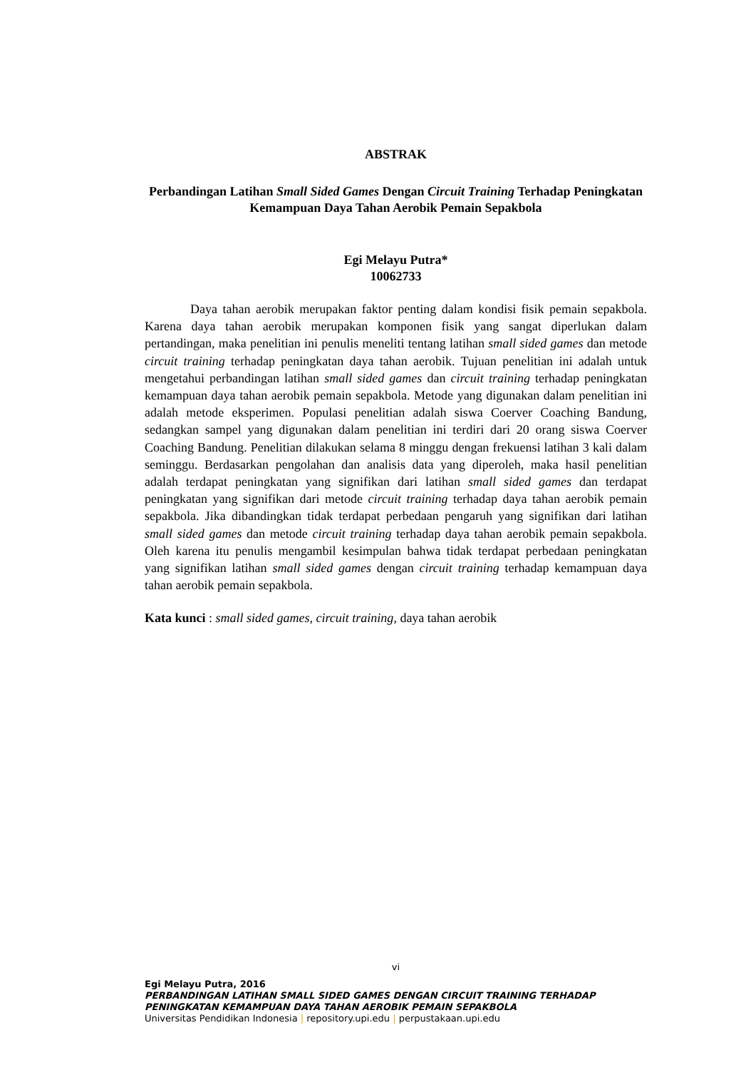ABSTRAK
Perbandingan Latihan Small Sided Games Dengan Circuit Training Terhadap Peningkatan Kemampuan Daya Tahan Aerobik Pemain Sepakbola
Egi Melayu Putra*
10062733
Daya tahan aerobik merupakan faktor penting dalam kondisi fisik pemain sepakbola. Karena daya tahan aerobik merupakan komponen fisik yang sangat diperlukan dalam pertandingan, maka penelitian ini penulis meneliti tentang latihan small sided games dan metode circuit training terhadap peningkatan daya tahan aerobik. Tujuan penelitian ini adalah untuk mengetahui perbandingan latihan small sided games dan circuit training terhadap peningkatan kemampuan daya tahan aerobik pemain sepakbola. Metode yang digunakan dalam penelitian ini adalah metode eksperimen. Populasi penelitian adalah siswa Coerver Coaching Bandung, sedangkan sampel yang digunakan dalam penelitian ini terdiri dari 20 orang siswa Coerver Coaching Bandung. Penelitian dilakukan selama 8 minggu dengan frekuensi latihan 3 kali dalam seminggu. Berdasarkan pengolahan dan analisis data yang diperoleh, maka hasil penelitian adalah terdapat peningkatan yang signifikan dari latihan small sided games dan terdapat peningkatan yang signifikan dari metode circuit training terhadap daya tahan aerobik pemain sepakbola. Jika dibandingkan tidak terdapat perbedaan pengaruh yang signifikan dari latihan small sided games dan metode circuit training terhadap daya tahan aerobik pemain sepakbola. Oleh karena itu penulis mengambil kesimpulan bahwa tidak terdapat perbedaan peningkatan yang signifikan latihan small sided games dengan circuit training terhadap kemampuan daya tahan aerobik pemain sepakbola.
Kata kunci : small sided games, circuit training, daya tahan aerobik
vi
Egi Melayu Putra, 2016
PERBANDINGAN LATIHAN SMALL SIDED GAMES DENGAN CIRCUIT TRAINING TERHADAP PENINGKATAN KEMAMPUAN DAYA TAHAN AEROBIK PEMAIN SEPAKBOLA
Universitas Pendidikan Indonesia | repository.upi.edu | perpustakaan.upi.edu